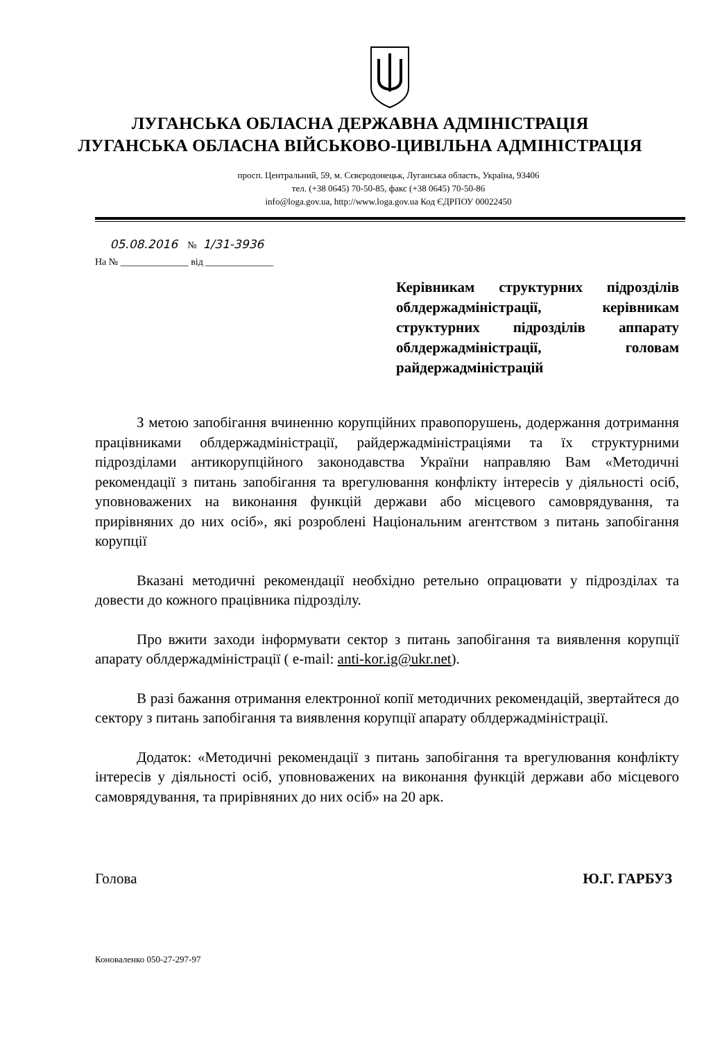ЛУГАНСЬКА ОБЛАСНА ДЕРЖАВНА АДМІНІСТРАЦІЯ
ЛУГАНСЬКА ОБЛАСНА ВІЙСЬКОВО-ЦИВІЛЬНА АДМІНІСТРАЦІЯ
просп. Центральний, 59, м. Сєвєродонецьк, Луганська область, Україна, 93406
тел. (+38 0645) 70-50-85, факс (+38 0645) 70-50-86
info@loga.gov.ua, http://www.loga.gov.ua Код ЄДРПОУ 00022450
05.08.2016 № 1/31-3936
На № ______________ від ______________
Керівникам структурних підрозділів облдержадміністрації, керівникам структурних підрозділів аппарату облдержадміністрації, головам райдержадміністрацій
З метою запобігання вчиненню корупційних правопорушень, додержання дотримання працівниками облдержадміністрації, райдержадміністраціями та їх структурними підрозділами антикорупційного законодавства України направляю Вам «Методичні рекомендації з питань запобігання та врегулювання конфлікту інтересів у діяльності осіб, уповноважених на виконання функцій держави або місцевого самоврядування, та прирівняних до них осіб», які розроблені Національним агентством з питань запобігання корупції
Вказані методичні рекомендації необхідно ретельно опрацювати у підрозділах та довести до кожного працівника підрозділу.
Про вжити заходи інформувати сектор з питань запобігання та виявлення корупції апарату облдержадміністрації ( e-mail: anti-kor.ig@ukr.net).
В разі бажання отримання електронної копії методичних рекомендацій, звертайтеся до сектору з питань запобігання та виявлення корупції апарату облдержадміністрації.
Додаток: «Методичні рекомендації з питань запобігання та врегулювання конфлікту інтересів у діяльності осіб, уповноважених на виконання функцій держави або місцевого самоврядування, та прирівняних до них осіб» на 20 арк.
Голова Ю.Г. ГАРБУЗ
Коноваленко 050-27-297-97